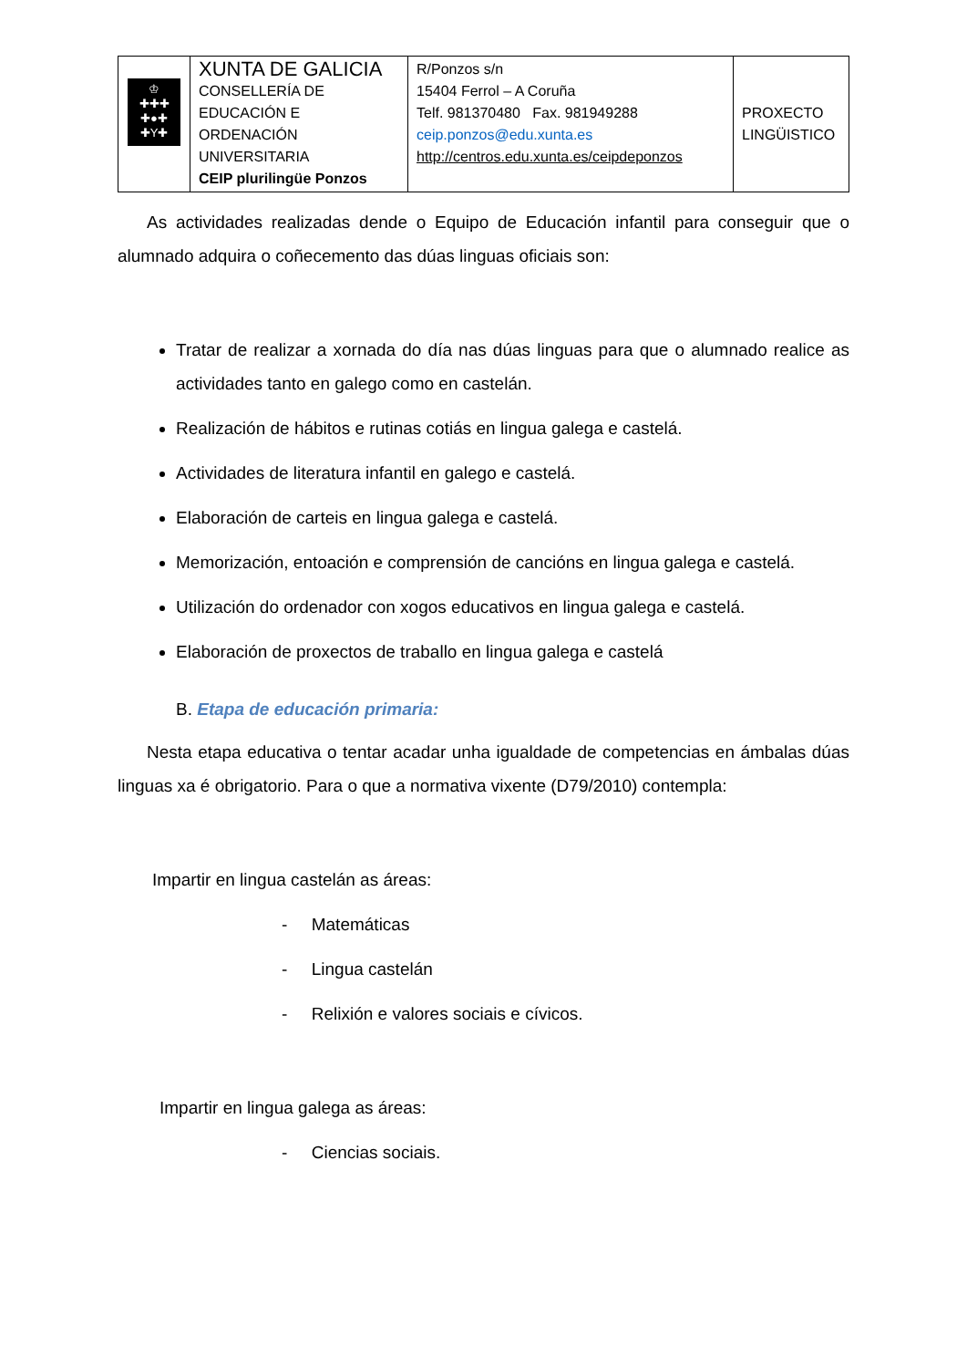| ♔ ✚✚✚ ✚●✚ ✚Y✚ | XUNTA DE GALICIA CONSELLERÍA DE EDUCACIÓN E ORDENACIÓN UNIVERSITARIA CEIP plurilingüe Ponzos | R/Ponzos s/n 15404 Ferrol – A Coruña Telf. 981370480 Fax. 981949288 ceip.ponzos@edu.xunta.es http://centros.edu.xunta.es/ceipdeponzos | PROXECTO LINGÜISTICO |
As actividades realizadas dende o Equipo de Educación infantil para conseguir que o alumnado adquira o coñecemento das dúas linguas oficiais son:
Tratar de realizar a xornada do día nas dúas linguas para que o alumnado realice as actividades tanto en galego como en castelán.
Realización de hábitos e rutinas cotiás en lingua galega e castelá.
Actividades de literatura infantil en galego e castelá.
Elaboración de carteis en lingua galega e castelá.
Memorización, entoación e comprensión de cancións en lingua galega e castelá.
Utilización do ordenador con xogos educativos en lingua galega e castelá.
Elaboración de proxectos de traballo en lingua galega e castelá
B. Etapa de educación primaria:
Nesta etapa educativa o tentar acadar unha igualdade de competencias en ámbalas dúas linguas xa é obrigatorio. Para o que a normativa vixente (D79/2010) contempla:
Impartir en lingua castelán as áreas:
- Matemáticas
- Lingua castelán
- Relixión e valores sociais e cívicos.
Impartir en lingua galega as áreas:
- Ciencias sociais.